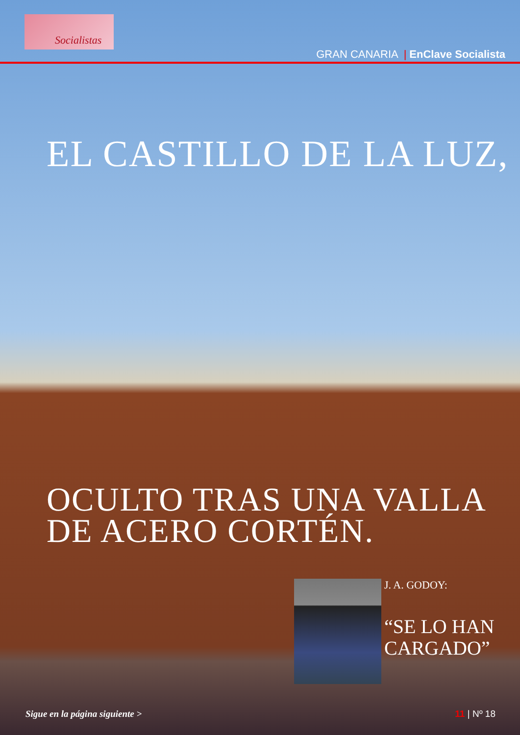Socialistas
GRAN CANARIA | EnClave Socialista
EL CASTILLO DE LA LUZ,
OCULTO TRAS UNA VALLA
DE ACERO CORTÉN.
J. A. GODOY:
“SE LO HAN
CARGADO”
Sigue en la página siguiente > 11 | Nº 18